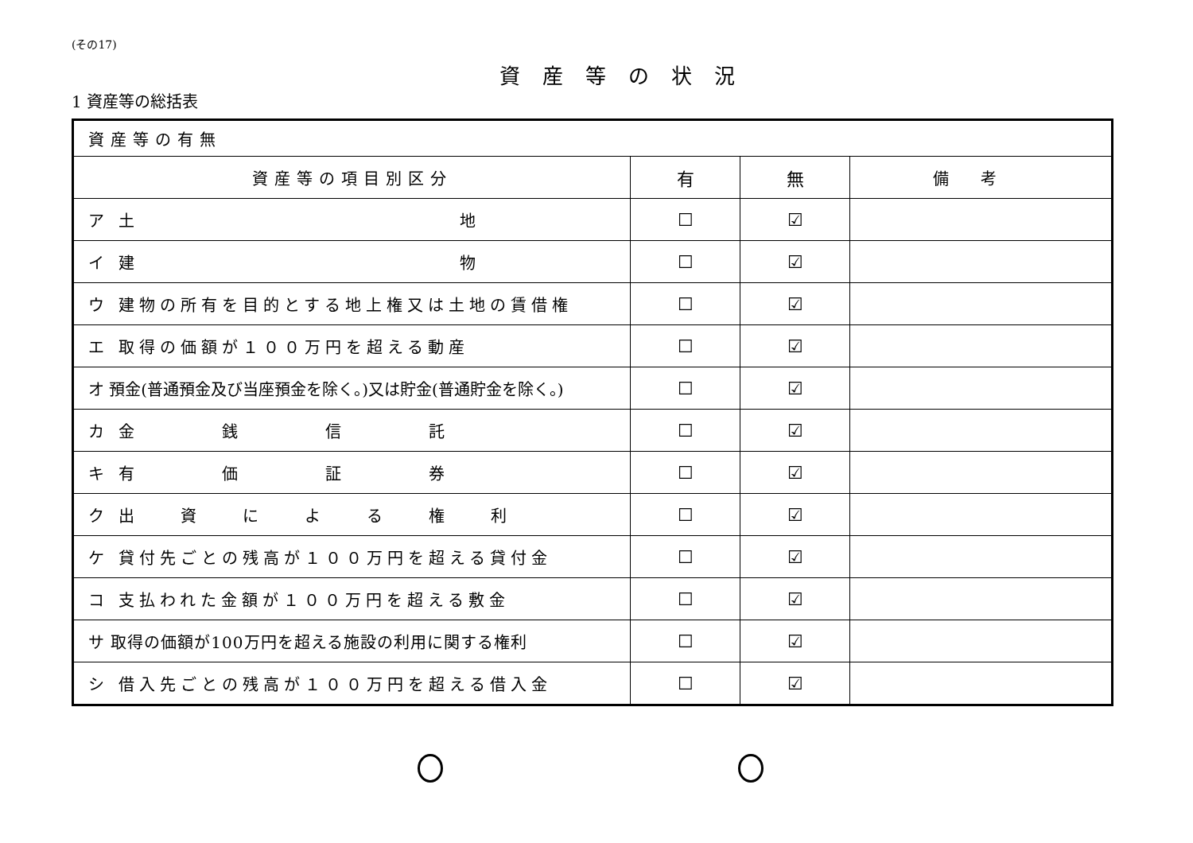(その17)
資産等の状況
1 資産等の総括表
| 資産等の有無 | | | |
| --- | --- | --- | --- |
| 資産等の項目別区分 | 有 | 無 | 備考 |
| ア 土 地 | ☐ | ☑ | |
| イ 建 物 | ☐ | ☑ | |
| ウ 建物の所有を目的とする地上権又は土地の賃借権 | ☐ | ☑ | |
| エ 取得の価額が１００万円を超える動産 | ☐ | ☑ | |
| オ 預金(普通預金及び当座預金を除く。)又は貯金(普通貯金を除く。) | ☐ | ☑ | |
| カ 金 銭 信 託 | ☐ | ☑ | |
| キ 有 価 証 券 | ☐ | ☑ | |
| ク 出 資 に よ る 権 利 | ☐ | ☑ | |
| ケ 貸付先ごとの残高が１００万円を超える貸付金 | ☐ | ☑ | |
| コ 支払われた金額が１００万円を超える敷金 | ☐ | ☑ | |
| サ 取得の価額が100万円を超える施設の利用に関する権利 | ☐ | ☑ | |
| シ 借入先ごとの残高が１００万円を超える借入金 | ☐ | ☑ | |